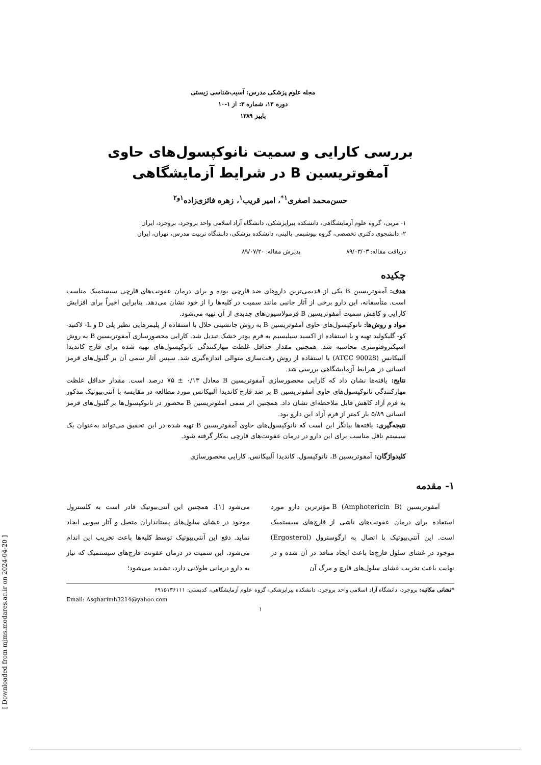[ Downloaded from mjms.modares.ac.ir on 2024-04-20 ]
مجله علوم پزشکی مدرس: آسیب‌شناسی زیستی
دوره ۱۳، شماره ۳: از ۱-۱۰
پاییز ۱۳۸۹
بررسی کارایی و سمیت نانوکپسول‌های حاوی آمفوتریسین B در شرایط آزمایشگاهی
حسن‌محمد اصغری<sup>۱*</sup>، امیر قریب<sup>۱</sup>، زهره فائزی‌زاده<sup>۱و۲</sup>
۱- مربی، گروه علوم آزمایشگاهی، دانشکده پیراپزشکی، دانشگاه آزاد اسلامی واحد بروجرد، بروجرد، ایران
۲- دانشجوی دکتری تخصصی، گروه بیوشیمی بالینی، دانشکده پزشکی، دانشگاه تربیت مدرس، تهران، ایران
دریافت مقاله: ۸۹/۰۳/۰۳ پذیرش مقاله: ۸۹/۰۷/۲۰
چکیده
هدف: آمفوتریسین B یکی از قدیمی‌ترین داروهای ضد قارچی بوده و برای درمان عفونت‌های قارچی سیستمیک مناسب است. متأسفانه، این دارو برخی از آثار جانبی مانند سمیت در کلیه‌ها را از خود نشان می‌دهد. بنابراین اخیراً برای افزایش کارایی و کاهش سمیت آمفوتریسین B فرمولاسیون‌های جدیدی از آن تهیه می‌شود.
مواد و روش‌ها: نانوکپسول‌های حاوی آمفوتریسین B به روش جانشینی حلال با استفاده از پلیمرهایی نظیر پلی D و L- لاکتید- کو- گلیکولید تهیه و با استفاده از اکسید سیلیسیم به فرم پودر خشک تبدیل شد. کارایی محصورسازی آمفوتریسین B به روش اسپکتروفتومتری محاسبه شد. همچنین مقدار حداقل غلظت مهارکنندگی نانوکپسول‌های تهیه شده برای قارچ کاندیدا آلبیکانس (ATCC 90028) با استفاده از روش رقت‌سازی متوالی اندازه‌گیری شد. سپس آثار سمی آن بر گلبول‌های قرمز انسانی در شرایط آزمایشگاهی بررسی شد.
نتایج: یافته‌ها نشان داد که کارایی محصورسازی آمفوتریسین B معادل ۰/۱۳ ± ۷۵ درصد است. مقدار حداقل غلظت مهارکنندگی نانوکپسول‌های حاوی آمفوتریسین B بر ضد قارچ کاندیدا آلبیکانس مورد مطالعه در مقایسه با آنتی‌بیوتیک مذکور به فرم آزاد کاهش قابل ملاحظه‌ای نشان داد. همچنین اثر سمی آمفوتریسین B محصور در نانوکپسول‌ها بر گلبول‌های قرمز انسانی ۵/۸۹ بار کمتر از فرم آزاد این دارو بود.
نتیجه‌گیری: یافته‌ها بیانگر این است که نانوکپسول‌های حاوی آمفوتریسین B تهیه شده در این تحقیق می‌تواند به‌عنوان یک سیستم ناقل مناسب برای این دارو در درمان عفونت‌های قارچی به‌کار گرفته شود.
کلیدواژگان: آمفوتریسین B، نانوکپسول، کاندیدا آلبیکانس، کارایی محصورسازی
۱- مقدمه
آمفوتریسین B (Amphotericin B) مؤثرترین دارو مورد استفاده برای درمان عفونت‌های ناشی از قارچ‌های سیستمیک است. این آنتی‌بیوتیک با اتصال به ارگوسترول (Ergosterol) موجود در غشای سلول قارچ‌ها باعث ایجاد منافذ در آن شده و در نهایت باعث تخریب غشای سلول‌های قارچ و مرگ آن
می‌شود [۱]. همچنین این آنتی‌بیوتیک قادر است به کلسترول موجود در غشای سلول‌های پستانداران متصل و آثار سویی ایجاد نماید. دفع این آنتی‌بیوتیک توسط کلیه‌ها باعث تخریب این اندام می‌شود. این سمیت در درمان عفونت قارچ‌های سیستمیک که نیاز به دارو درمانی طولانی دارد، تشدید می‌شود؛
*نشانی مکاتبه: بروجرد، دانشگاه آزاد اسلامی واحد بروجرد، دانشکده پیراپزشکی، گروه علوم آزمایشگاهی، کدپستی: ۶۹۱۵۱۳۶۱۱۱
Email: Asgharimh3214@yahoo.com
۱